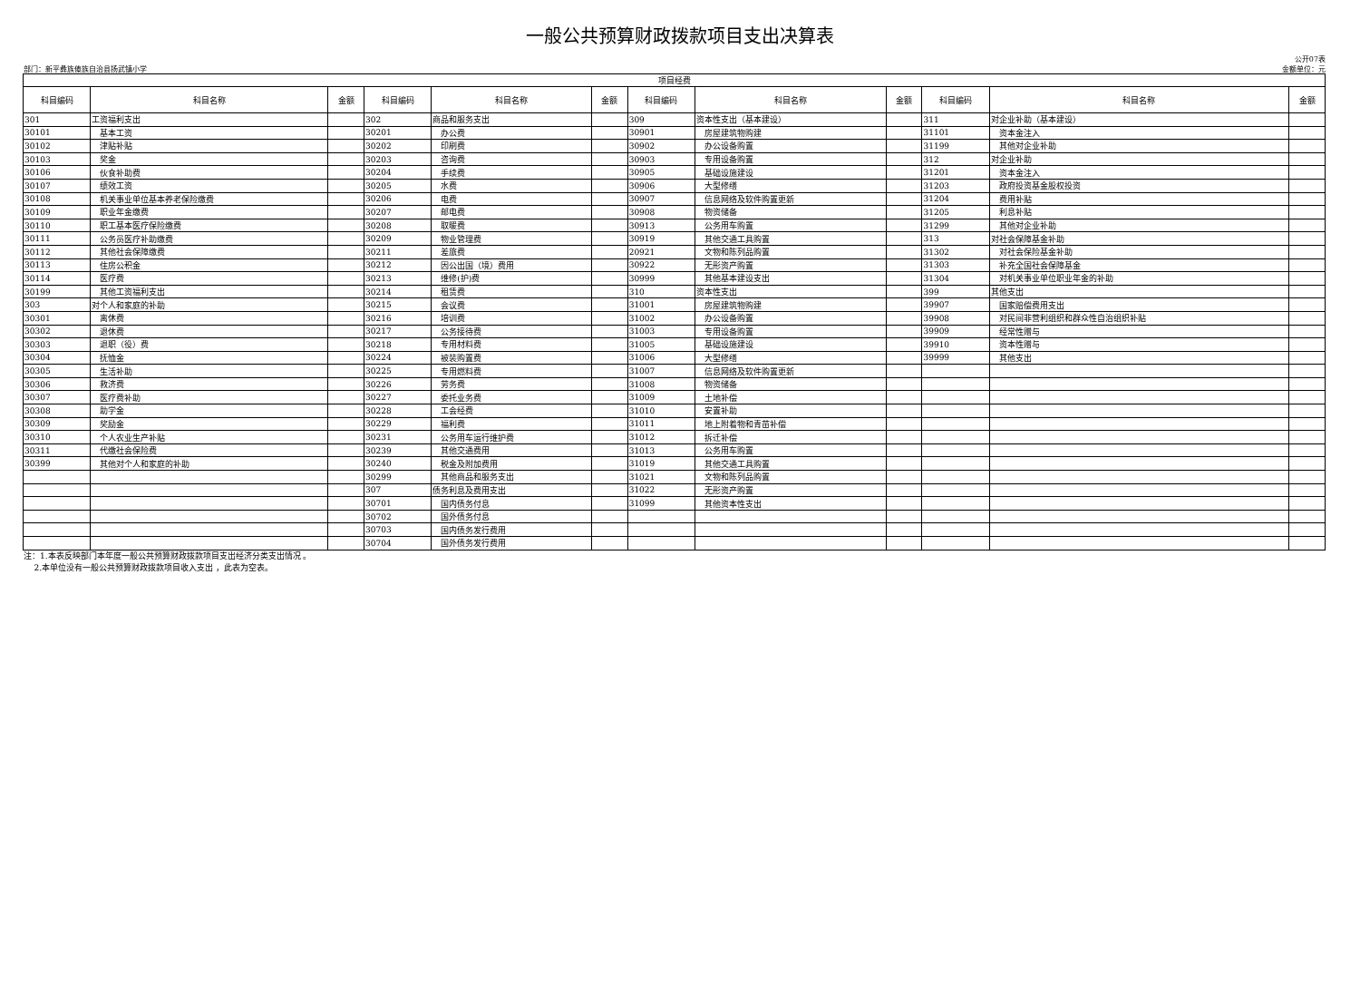一般公共预算财政拨款项目支出决算表
部门：新平彝族傣族自治县扬武镇小学
公开07表
金额单位：元
| 项目经费 | | | | | | | | | | | |
| --- | --- | --- | --- | --- | --- | --- | --- | --- | --- | --- | --- |
| 科目编码 | 科目名称 | 金额 | 科目编码 | 科目名称 | 金额 | 科目编码 | 科目名称 | 金额 | 科目编码 | 科目名称 | 金额 |
| 301 | 工资福利支出 | | 302 | 商品和服务支出 | | 309 | 资本性支出（基本建设） | | 311 | 对企业补助（基本建设） | |
| 30101 | 基本工资 | | 30201 | 办公费 | | 30901 | 房屋建筑物购建 | | 31101 | 资本金注入 | |
| 30102 | 津贴补贴 | | 30202 | 印刷费 | | 30902 | 办公设备购置 | | 31199 | 其他对企业补助 | |
| 30103 | 奖金 | | 30203 | 咨询费 | | 30903 | 专用设备购置 | | 312 | 对企业补助 | |
| 30106 | 伙食补助费 | | 30204 | 手续费 | | 30905 | 基础设施建设 | | 31201 | 资本金注入 | |
| 30107 | 绩效工资 | | 30205 | 水费 | | 30906 | 大型修缮 | | 31203 | 政府投资基金股权投资 | |
| 30108 | 机关事业单位基本养老保险缴费 | | 30206 | 电费 | | 30907 | 信息网络及软件购置更新 | | 31204 | 费用补贴 | |
| 30109 | 职业年金缴费 | | 30207 | 邮电费 | | 30908 | 物资储备 | | 31205 | 利息补贴 | |
| 30110 | 职工基本医疗保险缴费 | | 30208 | 取暖费 | | 30913 | 公务用车购置 | | 31299 | 其他对企业补助 | |
| 30111 | 公务员医疗补助缴费 | | 30209 | 物业管理费 | | 30919 | 其他交通工具购置 | | 313 | 对社会保障基金补助 | |
| 30112 | 其他社会保障缴费 | | 30211 | 差旅费 | | 20921 | 文物和陈列品购置 | | 31302 | 对社会保险基金补助 | |
| 30113 | 住房公积金 | | 30212 | 因公出国（境）费用 | | 30922 | 无形资产购置 | | 31303 | 补充全国社会保障基金 | |
| 30114 | 医疗费 | | 30213 | 维修(护)费 | | 30999 | 其他基本建设支出 | | 31304 | 对机关事业单位职业年金的补助 | |
| 30199 | 其他工资福利支出 | | 30214 | 租赁费 | | 310 | 资本性支出 | | 399 | 其他支出 | |
| 303 | 对个人和家庭的补助 | | 30215 | 会议费 | | 31001 | 房屋建筑物购建 | | 39907 | 国家赔偿费用支出 | |
| 30301 | 离休费 | | 30216 | 培训费 | | 31002 | 办公设备购置 | | 39908 | 对民间非营利组织和群众性自治组织补贴 | |
| 30302 | 退休费 | | 30217 | 公务接待费 | | 31003 | 专用设备购置 | | 39909 | 经常性赠与 | |
| 30303 | 退职（役）费 | | 30218 | 专用材料费 | | 31005 | 基础设施建设 | | 39910 | 资本性赠与 | |
| 30304 | 抚恤金 | | 30224 | 被装购置费 | | 31006 | 大型修缮 | | 39999 | 其他支出 | |
| 30305 | 生活补助 | | 30225 | 专用燃料费 | | 31007 | 信息网络及软件购置更新 | | | | |
| 30306 | 救济费 | | 30226 | 劳务费 | | 31008 | 物资储备 | | | | |
| 30307 | 医疗费补助 | | 30227 | 委托业务费 | | 31009 | 土地补偿 | | | | |
| 30308 | 助学金 | | 30228 | 工会经费 | | 31010 | 安置补助 | | | | |
| 30309 | 奖励金 | | 30229 | 福利费 | | 31011 | 地上附着物和青苗补偿 | | | | |
| 30310 | 个人农业生产补贴 | | 30231 | 公务用车运行维护费 | | 31012 | 拆迁补偿 | | | | |
| 30311 | 代缴社会保险费 | | 30239 | 其他交通费用 | | 31013 | 公务用车购置 | | | | |
| 30399 | 其他对个人和家庭的补助 | | 30240 | 税金及附加费用 | | 31019 | 其他交通工具购置 | | | | |
| | | | 30299 | 其他商品和服务支出 | | 31021 | 文物和陈列品购置 | | | | |
| | | | 307 | 债务利息及费用支出 | | 31022 | 无形资产购置 | | | | |
| | | | 30701 | 国内债务付息 | | 31099 | 其他资本性支出 | | | | |
| | | | 30702 | 国外债务付息 | | | | | | | |
| | | | 30703 | 国内债务发行费用 | | | | | | | |
| | | | 30704 | 国外债务发行费用 | | | | | | | |
注：1.本表反映部门本年度一般公共预算财政拨款项目支出经济分类支出情况 。
2.本单位没有一般公共预算财政拨款项目收入支出 ，此表为空表。